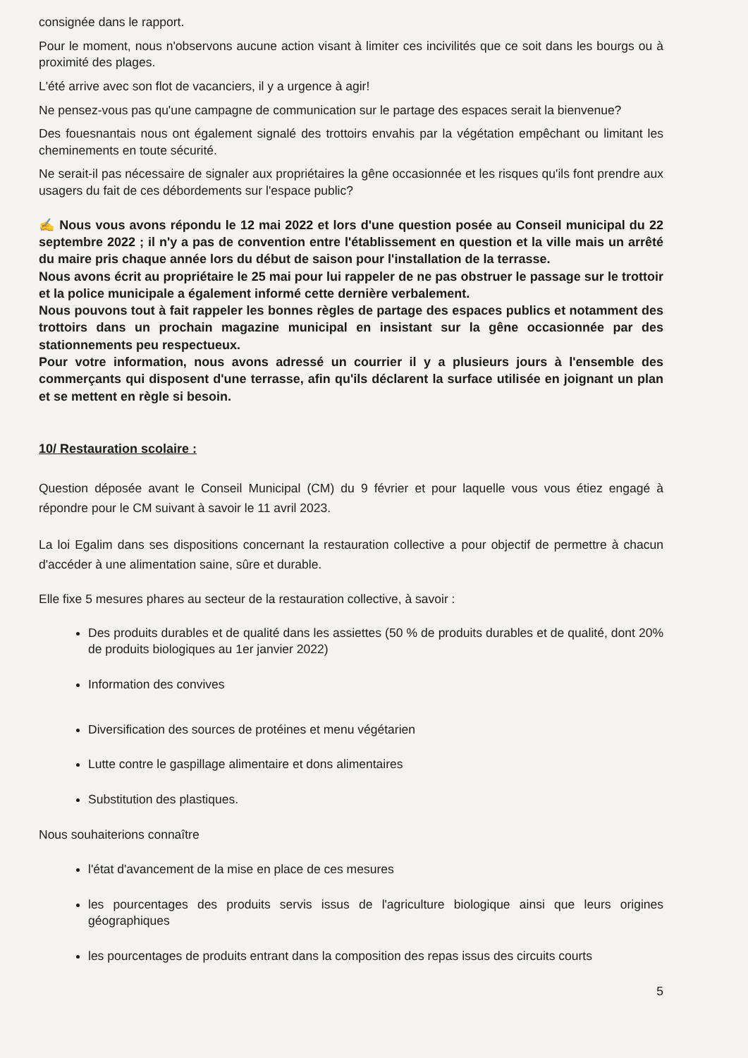consignée dans le rapport.
Pour le moment, nous n'observons aucune action visant à limiter ces incivilités que ce soit dans les bourgs ou à proximité des plages.
L'été arrive avec son flot de vacanciers, il y a urgence à agir!
Ne pensez-vous pas qu'une campagne de communication sur le partage des espaces serait la bienvenue?
Des fouesnantais nous ont également signalé des trottoirs envahis par la végétation empêchant ou limitant les cheminements en toute sécurité.
Ne serait-il pas nécessaire de signaler aux propriétaires la gêne occasionnée et les risques qu'ils font prendre aux usagers du fait de ces débordements sur l'espace public?
✍ Nous vous avons répondu le 12 mai 2022 et lors d'une question posée au Conseil municipal du 22 septembre 2022 ; il n'y a pas de convention entre l'établissement en question et la ville mais un arrêté du maire pris chaque année lors du début de saison pour l'installation de la terrasse.
Nous avons écrit au propriétaire le 25 mai pour lui rappeler de ne pas obstruer le passage sur le trottoir et la police municipale a également informé cette dernière verbalement.
Nous pouvons tout à fait rappeler les bonnes règles de partage des espaces publics et notamment des trottoirs dans un prochain magazine municipal en insistant sur la gêne occasionnée par des stationnements peu respectueux.
Pour votre information, nous avons adressé un courrier il y a plusieurs jours à l'ensemble des commerçants qui disposent d'une terrasse, afin qu'ils déclarent la surface utilisée en joignant un plan et se mettent en règle si besoin.
10/ Restauration scolaire :
Question déposée avant le Conseil Municipal (CM) du 9 février et pour laquelle vous vous étiez engagé à répondre pour le CM suivant à savoir le 11 avril 2023.
La loi Egalim dans ses dispositions concernant la restauration collective a pour objectif de permettre à chacun d'accéder à une alimentation saine, sûre et durable.
Elle fixe 5 mesures phares au secteur de la restauration collective, à savoir :
Des produits durables et de qualité dans les assiettes (50 % de produits durables et de qualité, dont 20% de produits biologiques au 1er janvier 2022)
Information des convives
Diversification des sources de protéines et menu végétarien
Lutte contre le gaspillage alimentaire et dons alimentaires
Substitution des plastiques.
Nous souhaiterions connaître
l'état d'avancement de la mise en place de ces mesures
les pourcentages des produits servis issus de l'agriculture biologique ainsi que leurs origines géographiques
les pourcentages de produits entrant dans la composition des repas issus des circuits courts
5